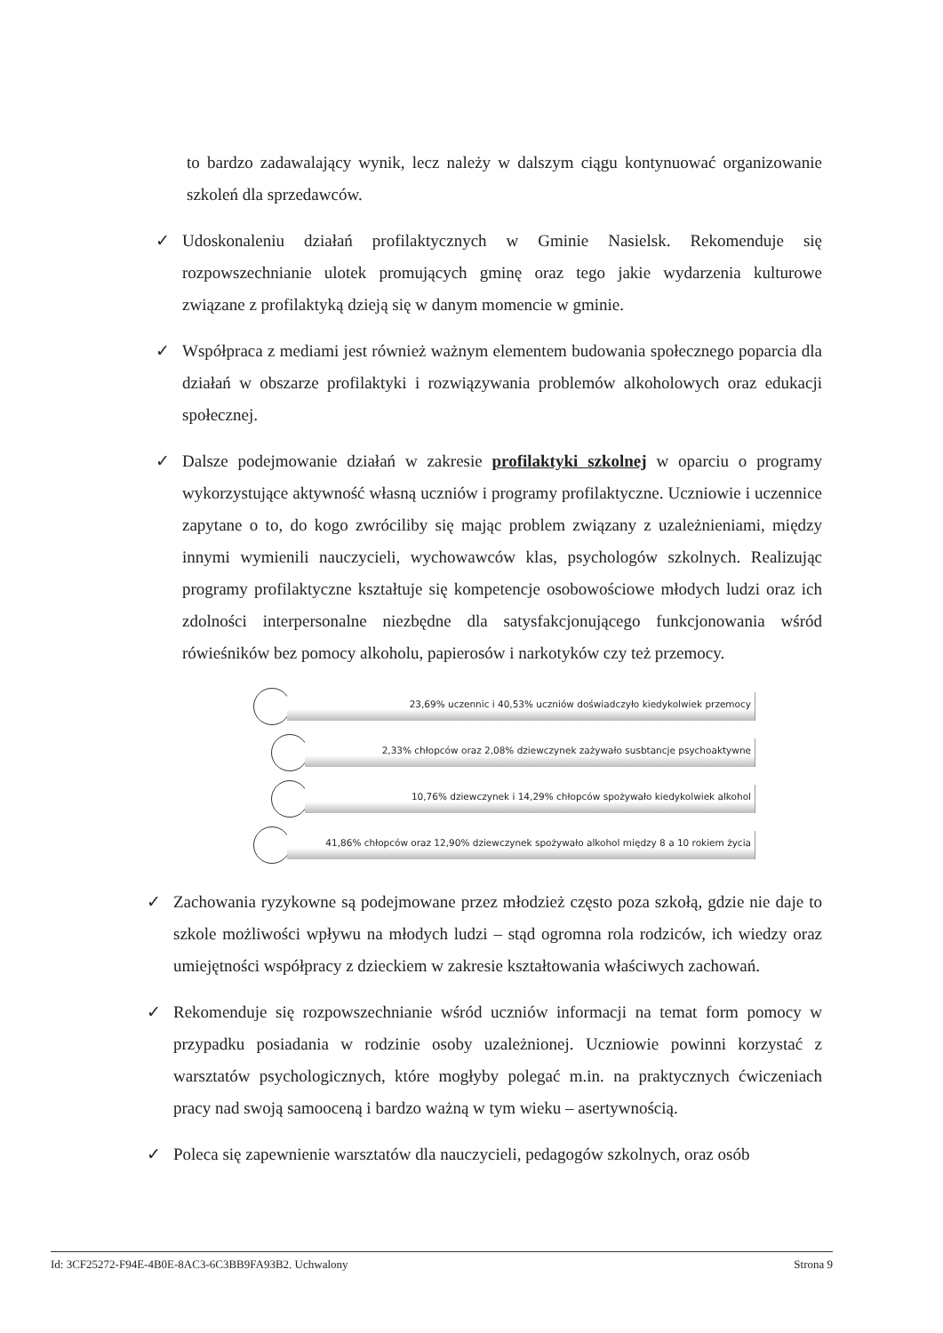to bardzo zadawalający wynik, lecz należy w dalszym ciągu kontynuować organizowanie szkoleń dla sprzedawców.
✓ Udoskonaleniu działań profilaktycznych w Gminie Nasielsk. Rekomenduje się rozpowszechnianie ulotek promujących gminę oraz tego jakie wydarzenia kulturowe związane z profilaktyką dzieją się w danym momencie w gminie.
✓ Współpraca z mediami jest również ważnym elementem budowania społecznego poparcia dla działań w obszarze profilaktyki i rozwiązywania problemów alkoholowych oraz edukacji społecznej.
✓ Dalsze podejmowanie działań w zakresie profilaktyki szkolnej w oparciu o programy wykorzystujące aktywność własną uczniów i programy profilaktyczne. Uczniowie i uczennice zapytane o to, do kogo zwróciliby się mając problem związany z uzależnieniami, między innymi wymienili nauczycieli, wychowawców klas, psychologów szkolnych. Realizując programy profilaktyczne kształtuje się kompetencje osobowościowe młodych ludzi oraz ich zdolności interpersonalne niezbędne dla satysfakcjonującego funkcjonowania wśród rówieśników bez pomocy alkoholu, papierosów i narkotyków czy też przemocy.
23,69% uczennic i 40,53% uczniów doświadczyło kiedykolwiek przemocy
2,33% chłopców oraz 2,08% dziewczynek zażywało susbtancje psychoaktywne
10,76% dziewczynek i 14,29% chłopców spożywało kiedykolwiek alkohol
41,86% chłopców oraz 12,90% dziewczynek spożywało alkohol między 8 a 10 rokiem życia
✓ Zachowania ryzykowne są podejmowane przez młodzież często poza szkołą, gdzie nie daje to szkole możliwości wpływu na młodych ludzi – stąd ogromna rola rodziców, ich wiedzy oraz umiejętności współpracy z dzieckiem w zakresie kształtowania właściwych zachowań.
✓ Rekomenduje się rozpowszechnianie wśród uczniów informacji na temat form pomocy w przypadku posiadania w rodzinie osoby uzależnionej. Uczniowie powinni korzystać z warsztatów psychologicznych, które mogłyby polegać m.in. na praktycznych ćwiczeniach pracy nad swoją samooceną i bardzo ważną w tym wieku – asertywnością.
✓ Poleca się zapewnienie warsztatów dla nauczycieli, pedagogów szkolnych, oraz osób
Id: 3CF25272-F94E-4B0E-8AC3-6C3BB9FA93B2. Uchwalony Strona 9